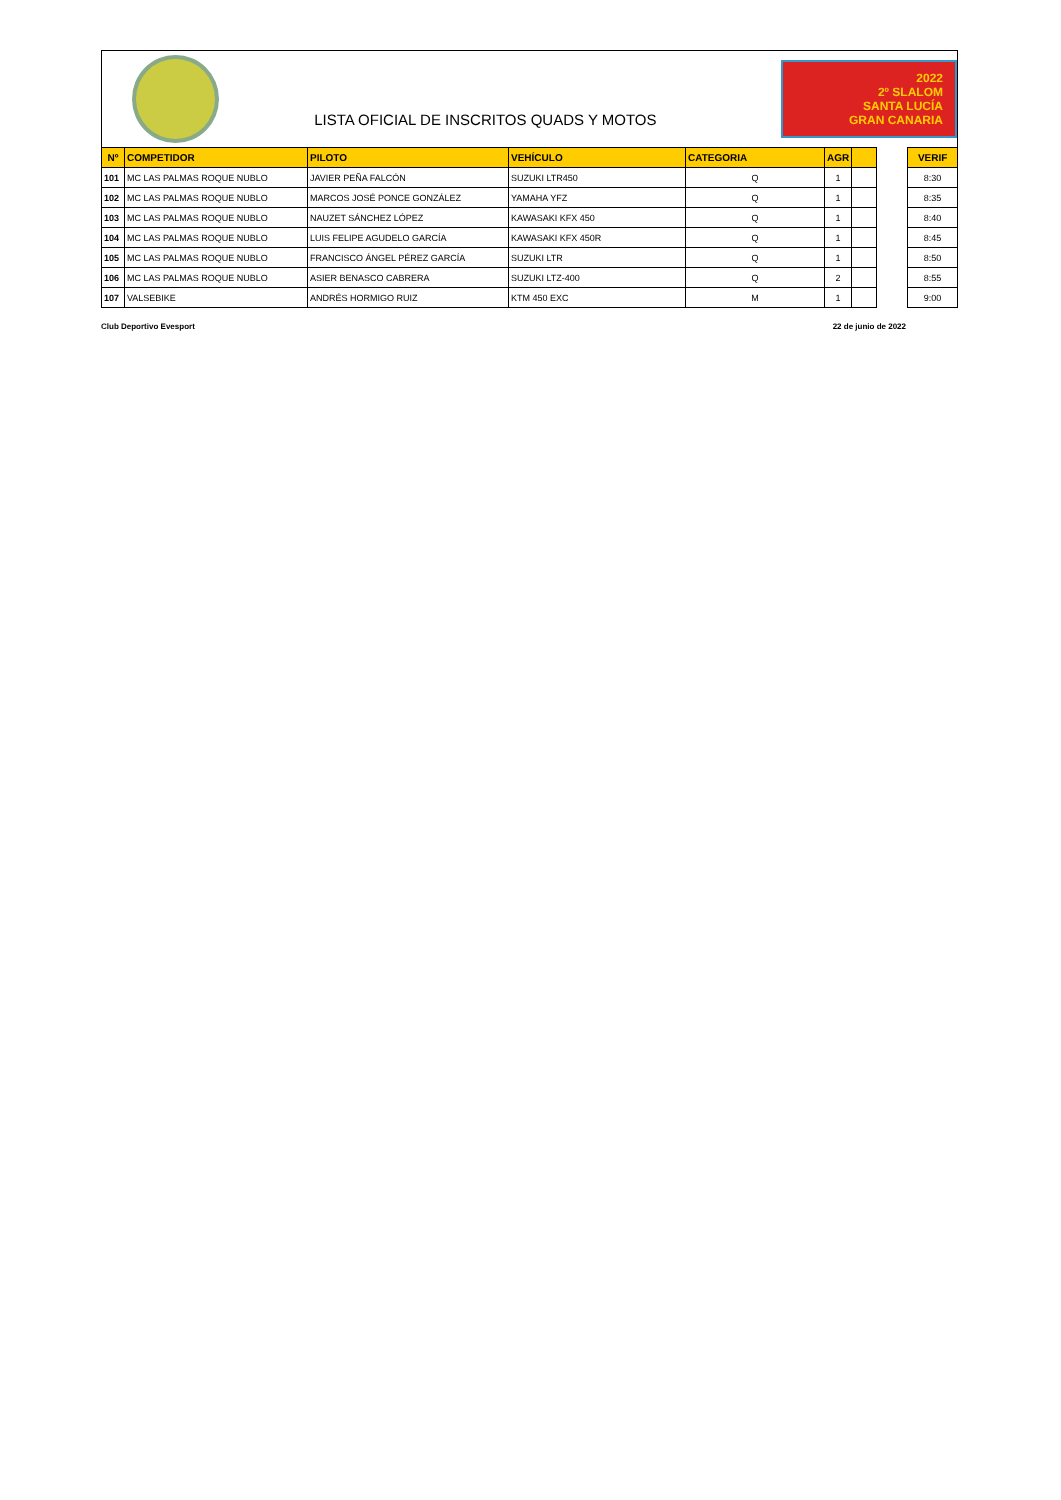LISTA OFICIAL DE INSCRITOS QUADS Y MOTOS
2022
2º SLALOM
SANTA LUCÍA
GRAN CANARIA
| Nº | COMPETIDOR | PILOTO | VEHÍCULO | CATEGORIA | AGR | | | VERIF |
| --- | --- | --- | --- | --- | --- | --- | --- | --- |
| 101 | MC LAS PALMAS ROQUE NUBLO | JAVIER PEÑA FALCÓN | SUZUKI LTR450 | Q | 1 | | | 8:30 |
| 102 | MC LAS PALMAS ROQUE NUBLO | MARCOS JOSÉ PONCE GONZÁLEZ | YAMAHA YFZ | Q | 1 | | | 8:35 |
| 103 | MC LAS PALMAS ROQUE NUBLO | NAUZET SÁNCHEZ LÓPEZ | KAWASAKI KFX 450 | Q | 1 | | | 8:40 |
| 104 | MC LAS PALMAS ROQUE NUBLO | LUIS FELIPE AGUDELO GARCÍA | KAWASAKI KFX 450R | Q | 1 | | | 8:45 |
| 105 | MC LAS PALMAS ROQUE NUBLO | FRANCISCO ÁNGEL PÉREZ GARCÍA | SUZUKI LTR | Q | 1 | | | 8:50 |
| 106 | MC LAS PALMAS ROQUE NUBLO | ASIER BENASCO CABRERA | SUZUKI LTZ-400 | Q | 2 | | | 8:55 |
| 107 | VALSEBIKE | ANDRÉS HORMIGO RUIZ | KTM 450 EXC | M | 1 | | | 9:00 |
Club Deportivo Evesport 22 de junio de 2022